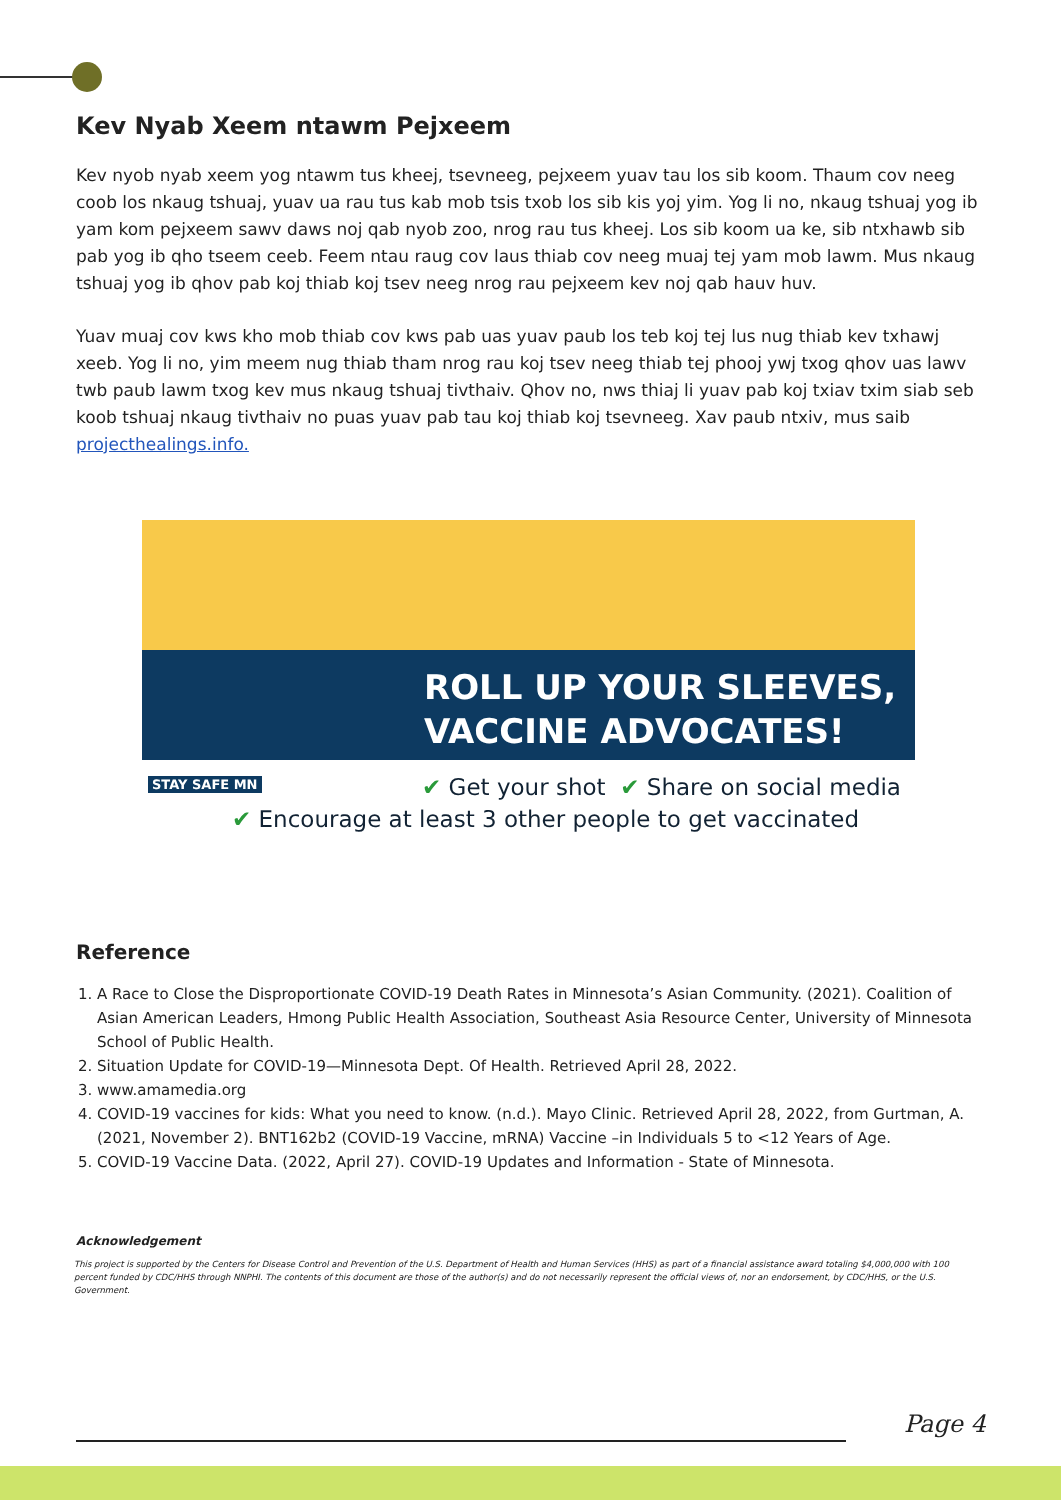Kev Nyab Xeem ntawm Pejxeem
Kev nyob nyab xeem yog ntawm tus kheej, tsevneeg, pejxeem yuav tau los sib koom. Thaum cov neeg coob los nkaug tshuaj, yuav ua rau tus kab mob tsis txob los sib kis yoj yim. Yog li no, nkaug tshuaj yog ib yam kom pejxeem sawv daws noj qab nyob zoo, nrog rau tus kheej. Los sib koom ua ke, sib ntxhawb sib pab yog ib qho tseem ceeb. Feem ntau raug cov laus thiab cov neeg muaj tej yam mob lawm. Mus nkaug tshuaj yog ib qhov pab koj thiab koj tsev neeg nrog rau pejxeem kev noj qab hauv huv.
Yuav muaj cov kws kho mob thiab cov kws pab uas yuav paub los teb koj tej lus nug thiab kev txhawj xeeb. Yog li no, yim meem nug thiab tham nrog rau koj tsev neeg thiab tej phooj ywj txog qhov uas lawv twb paub lawm txog kev mus nkaug tshuaj tivthaiv. Qhov no, nws thiaj li yuav pab koj txiav txim siab seb koob tshuaj nkaug tivthaiv no puas yuav pab tau koj thiab koj tsevneeg. Xav paub ntxiv, mus saib projecthealings.info.
ROLL UP YOUR SLEEVES,
VACCINE ADVOCATES!
✔ Get your shot ✔ Share on social media
✔ Encourage at least 3 other people to get vaccinated
STAY SAFE MN
Reference
1. A Race to Close the Disproportionate COVID-19 Death Rates in Minnesota’s Asian Community. (2021). Coalition of Asian American Leaders, Hmong Public Health Association, Southeast Asia Resource Center, University of Minnesota School of Public Health.
2. Situation Update for COVID-19—Minnesota Dept. Of Health. Retrieved April 28, 2022.
3. www.amamedia.org
4. COVID-19 vaccines for kids: What you need to know. (n.d.). Mayo Clinic. Retrieved April 28, 2022, from Gurtman, A. (2021, November 2). BNT162b2 (COVID-19 Vaccine, mRNA) Vaccine –in Individuals 5 to <12 Years of Age.
5. COVID-19 Vaccine Data. (2022, April 27). COVID-19 Updates and Information - State of Minnesota.
Acknowledgement
This project is supported by the Centers for Disease Control and Prevention of the U.S. Department of Health and Human Services (HHS) as part of a financial assistance award totaling $4,000,000 with 100 percent funded by CDC/HHS through NNPHI. The contents of this document are those of the author(s) and do not necessarily represent the official views of, nor an endorsement, by CDC/HHS, or the U.S. Government.
Page 4